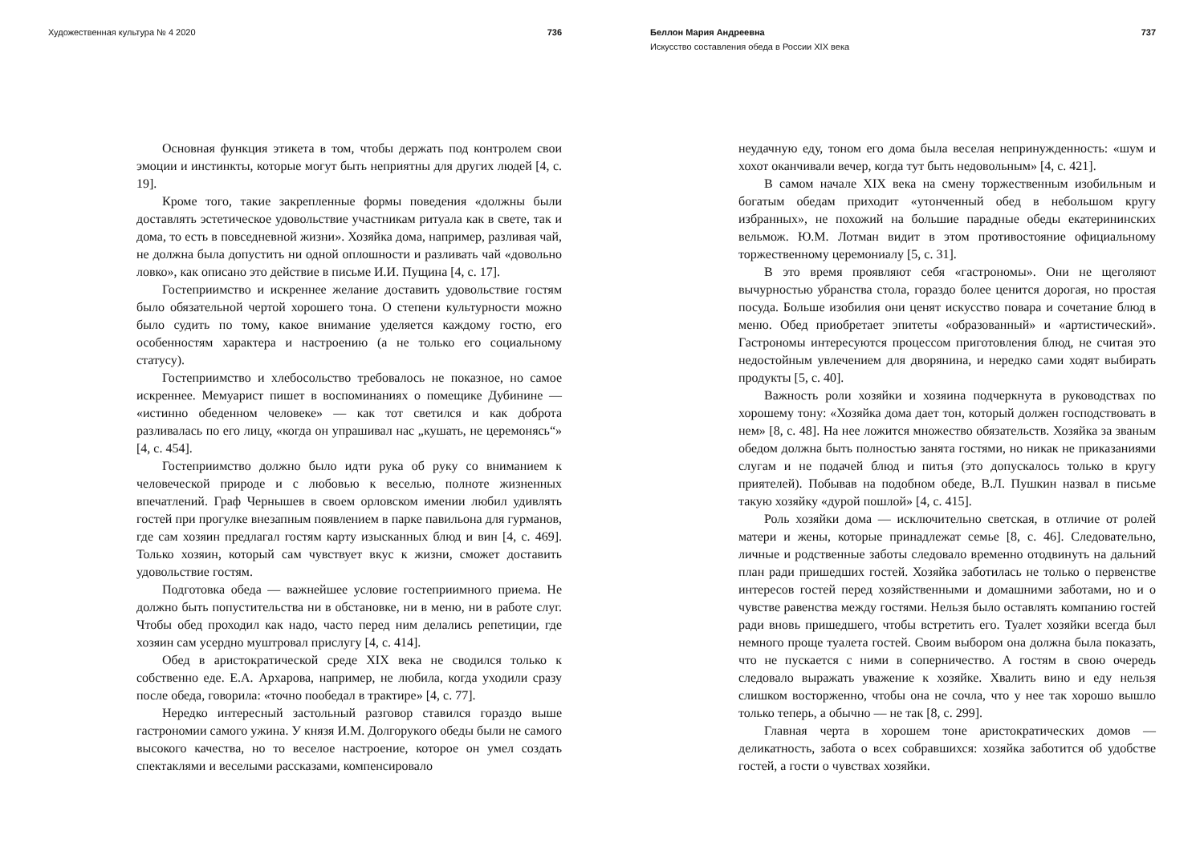Художественная культура № 4 2020 736
Основная функция этикета в том, чтобы держать под контролем свои эмоции и инстинкты, которые могут быть неприятны для других людей [4, с. 19].
Кроме того, такие закрепленные формы поведения «должны были доставлять эстетическое удовольствие участникам ритуала как в свете, так и дома, то есть в повседневной жизни». Хозяйка дома, например, разливая чай, не должна была допустить ни одной оплошности и разливать чай «довольно ловко», как описано это действие в письме И.И. Пущина [4, с. 17].
Гостеприимство и искреннее желание доставить удовольствие гостям было обязательной чертой хорошего тона. О степени культурности можно было судить по тому, какое внимание уделяется каждому гостю, его особенностям характера и настроению (а не только его социальному статусу).
Гостеприимство и хлебосольство требовалось не показное, но самое искреннее. Мемуарист пишет в воспоминаниях о помещике Дубинине — «истинно обеденном человеке» — как тот светился и как доброта разливалась по его лицу, «когда он упрашивал нас „кушать, не церемонясь“» [4, с. 454].
Гостеприимство должно было идти рука об руку со вниманием к человеческой природе и с любовью к веселью, полноте жизненных впечатлений. Граф Чернышев в своем орловском имении любил удивлять гостей при прогулке внезапным появлением в парке павильона для гурманов, где сам хозяин предлагал гостям карту изысканных блюд и вин [4, с. 469]. Только хозяин, который сам чувствует вкус к жизни, сможет доставить удовольствие гостям.
Подготовка обеда — важнейшее условие гостеприимного приема. Не должно быть попустительства ни в обстановке, ни в меню, ни в работе слуг. Чтобы обед проходил как надо, часто перед ним делались репетиции, где хозяин сам усердно муштровал прислугу [4, с. 414].
Обед в аристократической среде XIX века не сводился только к собственно еде. Е.А. Архарова, например, не любила, когда уходили сразу после обеда, говорила: «точно пообедал в трактире» [4, с. 77].
Нередко интересный застольный разговор ставился гораздо выше гастрономии самого ужина. У князя И.М. Долгорукого обеды были не самого высокого качества, но то веселое настроение, которое он умел создать спектаклями и веселыми рассказами, компенсировало
Беллон Мария Андреевна 737
Искусство составления обеда в России XIX века
неудачную еду, тоном его дома была веселая непринужденность: «шум и хохот оканчивали вечер, когда тут быть недовольным» [4, с. 421].
В самом начале XIX века на смену торжественным изобильным и богатым обедам приходит «утонченный обед в небольшом кругу избранных», не похожий на большие парадные обеды екатерининских вельмож. Ю.М. Лотман видит в этом противостояние официальному торжественному церемониалу [5, с. 31].
В это время проявляют себя «гастрономы». Они не щеголяют вычурностью убранства стола, гораздо более ценится дорогая, но простая посуда. Больше изобилия они ценят искусство повара и сочетание блюд в меню. Обед приобретает эпитеты «образованный» и «артистический». Гастрономы интересуются процессом приготовления блюд, не считая это недостойным увлечением для дворянина, и нередко сами ходят выбирать продукты [5, с. 40].
Важность роли хозяйки и хозяина подчеркнута в руководствах по хорошему тону: «Хозяйка дома дает тон, который должен господствовать в нем» [8, с. 48]. На нее ложится множество обязательств. Хозяйка за званым обедом должна быть полностью занята гостями, но никак не приказаниями слугам и не подачей блюд и питья (это допускалось только в кругу приятелей). Побывав на подобном обеде, В.Л. Пушкин назвал в письме такую хозяйку «дурой пошлой» [4, с. 415].
Роль хозяйки дома — исключительно светская, в отличие от ролей матери и жены, которые принадлежат семье [8, с. 46]. Следовательно, личные и родственные заботы следовало временно отодвинуть на дальний план ради пришедших гостей. Хозяйка заботилась не только о первенстве интересов гостей перед хозяйственными и домашними заботами, но и о чувстве равенства между гостями. Нельзя было оставлять компанию гостей ради вновь пришедшего, чтобы встретить его. Туалет хозяйки всегда был немного проще туалета гостей. Своим выбором она должна была показать, что не пускается с ними в соперничество. А гостям в свою очередь следовало выражать уважение к хозяйке. Хвалить вино и еду нельзя слишком восторженно, чтобы она не сочла, что у нее так хорошо вышло только теперь, а обычно — не так [8, с. 299].
Главная черта в хорошем тоне аристократических домов — деликатность, забота о всех собравшихся: хозяйка заботится об удобстве гостей, а гости о чувствах хозяйки.